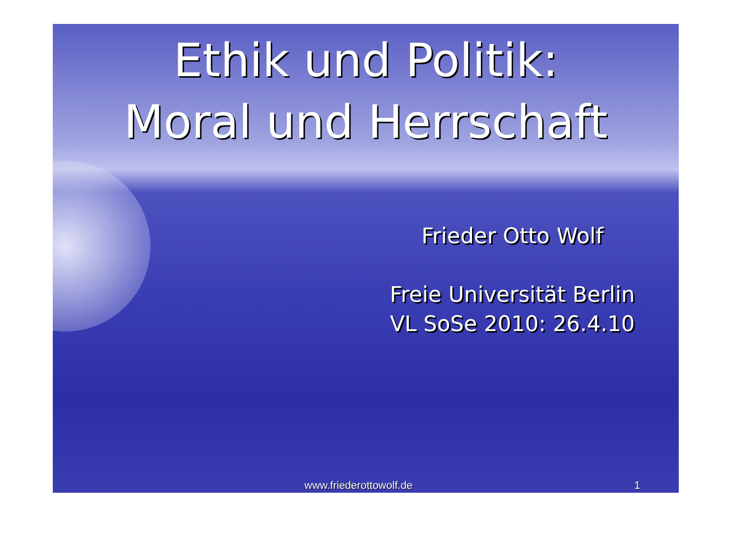Ethik und Politik:
Moral und Herrschaft
Frieder Otto Wolf
Freie Universität Berlin
VL SoSe 2010: 26.4.10
www.friederottowolf.de 1